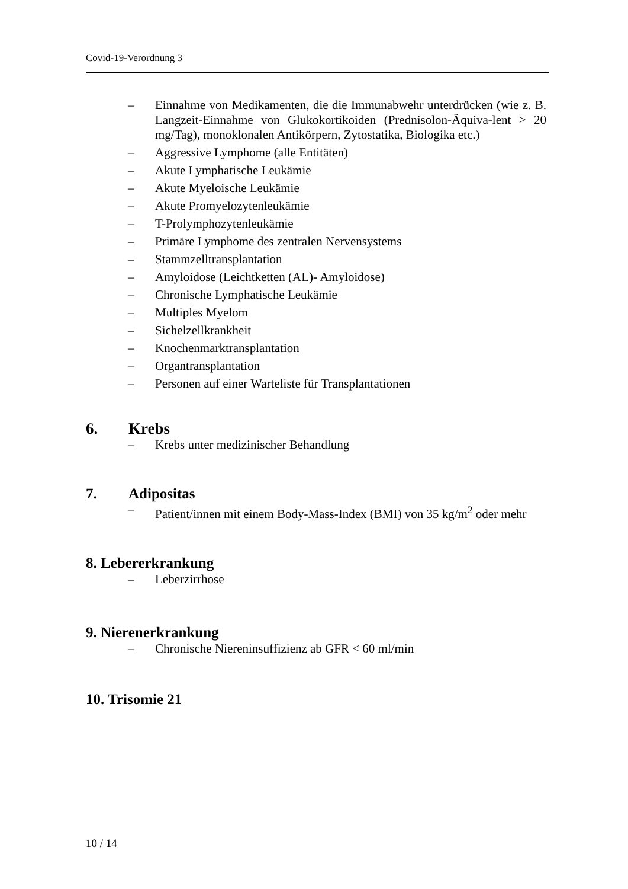Covid-19-Verordnung 3
– Einnahme von Medikamenten, die die Immunabwehr unterdrücken (wie z. B. Langzeit-Einnahme von Glukokortikoiden (Prednisolon-Äquiva-lent > 20 mg/Tag), monoklonalen Antikörpern, Zytostatika, Biologika etc.)
– Aggressive Lymphome (alle Entitäten)
– Akute Lymphatische Leukämie
– Akute Myeloische Leukämie
– Akute Promyelozytenleukämie
– T-Prolymphozytenleukämie
– Primäre Lymphome des zentralen Nervensystems
– Stammzelltransplantation
– Amyloidose (Leichtketten (AL)- Amyloidose)
– Chronische Lymphatische Leukämie
– Multiples Myelom
– Sichelzellkrankheit
– Knochenmarktransplantation
– Organtransplantation
– Personen auf einer Warteliste für Transplantationen
6. Krebs
– Krebs unter medizinischer Behandlung
7. Adipositas
– Patient/innen mit einem Body-Mass-Index (BMI) von 35 kg/m<sup>2</sup> oder mehr
8. Lebererkrankung
– Leberzirrhose
9. Nierenerkrankung
– Chronische Niereninsuffizienz ab GFR < 60 ml/min
10. Trisomie 21
10 / 14